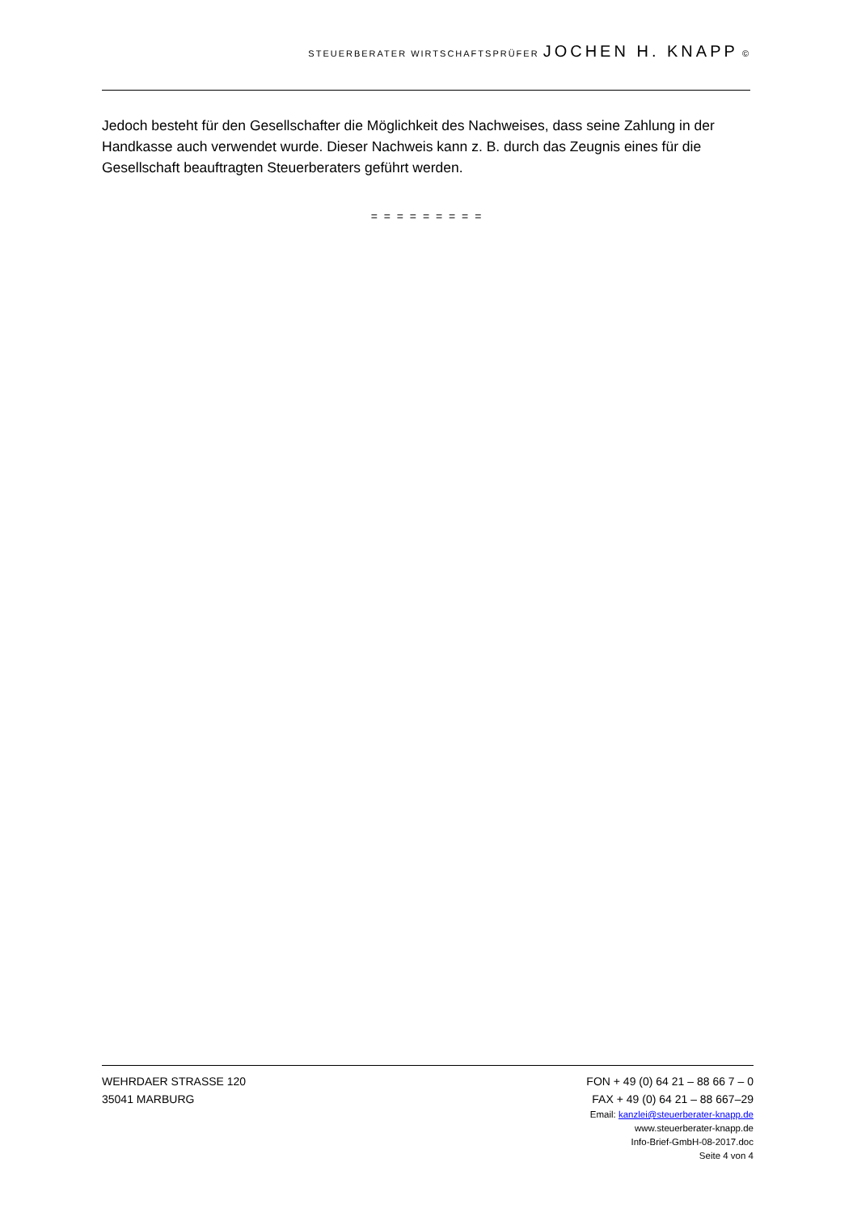STEUERBERATER WIRTSCHAFTSPRÜFER JOCHEN H. KNAPP ©
Jedoch besteht für den Gesellschafter die Möglichkeit des Nachweises, dass seine Zahlung in der Handkasse auch verwendet wurde. Dieser Nachweis kann z. B. durch das Zeugnis eines für die Gesellschaft beauftragten Steuerberaters geführt werden.
= = = = = = = = =
WEHRDAER STRASSE 120 FON + 49 (0) 64 21 – 88 66 7 – 0
35041 MARBURG FAX + 49 (0) 64 21 – 88 667–29
Email: kanzlei@steuerberater-knapp.de
www.steuerberater-knapp.de
Info-Brief-GmbH-08-2017.doc
Seite 4 von 4